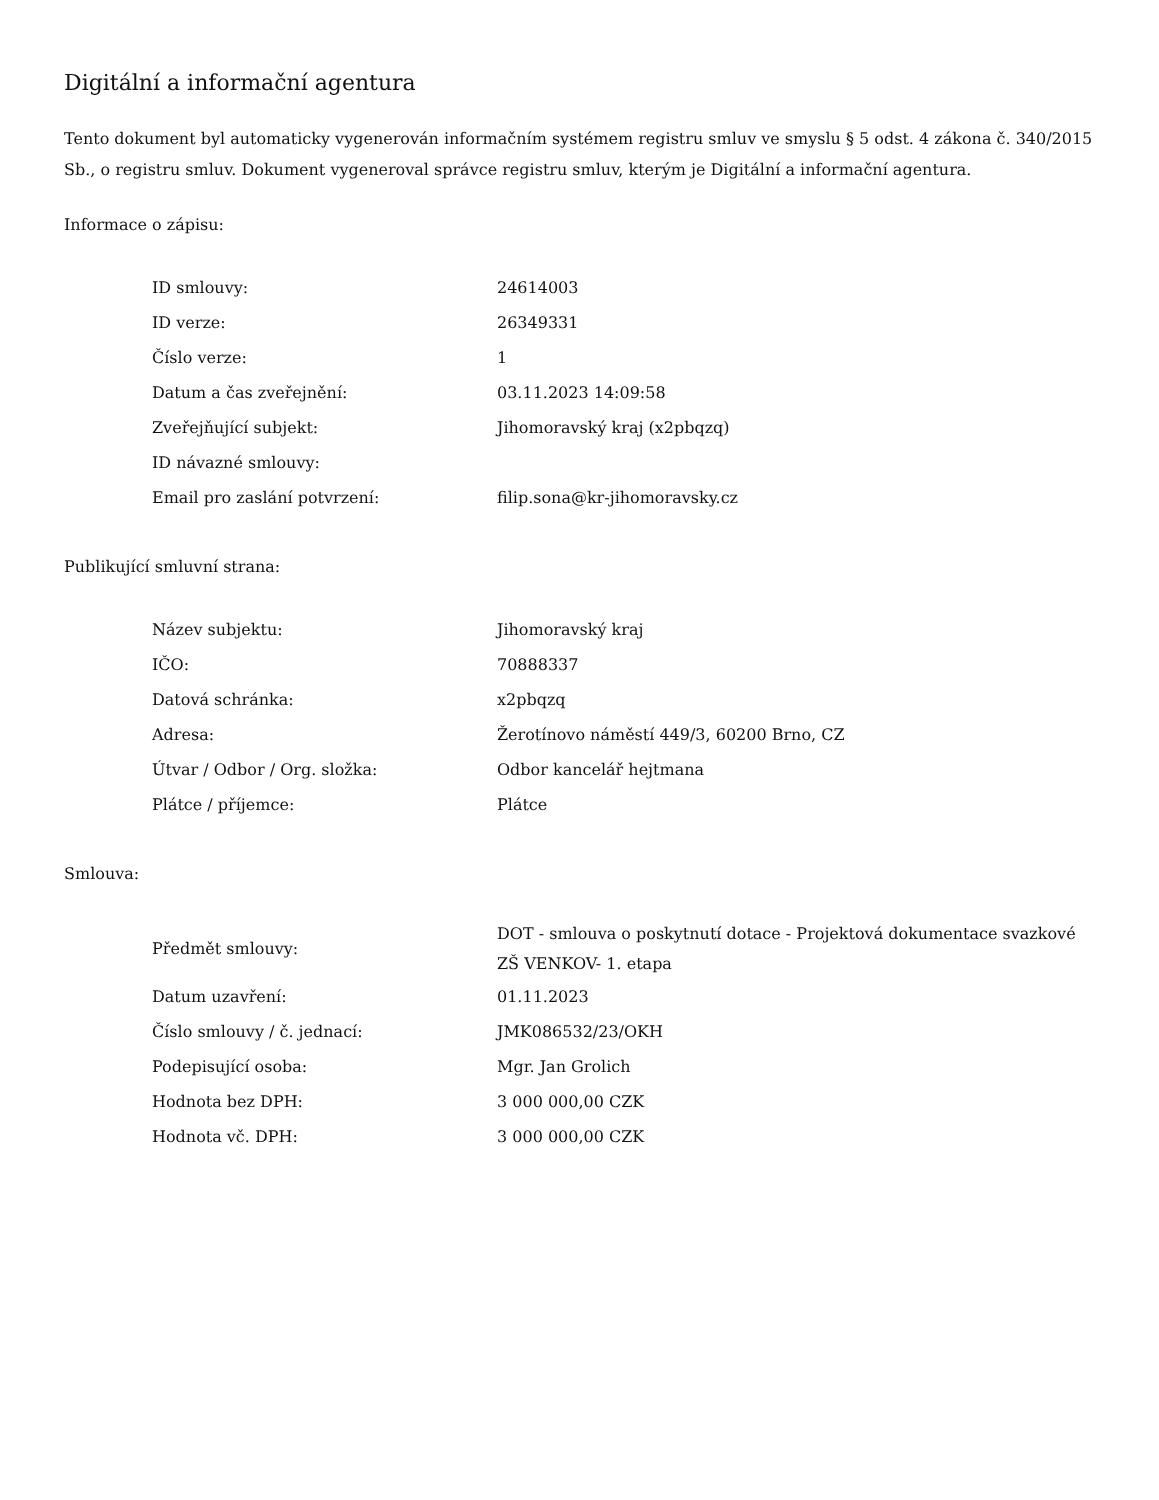Digitální a informační agentura
Tento dokument byl automaticky vygenerován informačním systémem registru smluv ve smyslu § 5 odst. 4 zákona č. 340/2015 Sb., o registru smluv. Dokument vygeneroval správce registru smluv, kterým je Digitální a informační agentura.
Informace o zápisu:
| ID smlouvy: | 24614003 |
| ID verze: | 26349331 |
| Číslo verze: | 1 |
| Datum a čas zveřejnění: | 03.11.2023 14:09:58 |
| Zveřejňující subjekt: | Jihomoravský kraj (x2pbqzq) |
| ID návazné smlouvy: | |
| Email pro zaslání potvrzení: | filip.sona@kr-jihomoravsky.cz |
Publikující smluvní strana:
| Název subjektu: | Jihomoravský kraj |
| IČO: | 70888337 |
| Datová schránka: | x2pbqzq |
| Adresa: | Žerotínovo náměstí 449/3, 60200 Brno, CZ |
| Útvar / Odbor / Org. složka: | Odbor kancelář hejtmana |
| Plátce / příjemce: | Plátce |
Smlouva:
| Předmět smlouvy: | DOT - smlouva o poskytnutí dotace - Projektová dokumentace svazkové ZŠ VENKOV- 1. etapa |
| Datum uzavření: | 01.11.2023 |
| Číslo smlouvy / č. jednací: | JMK086532/23/OKH |
| Podepisující osoba: | Mgr. Jan Grolich |
| Hodnota bez DPH: | 3 000 000,00 CZK |
| Hodnota vč. DPH: | 3 000 000,00 CZK |